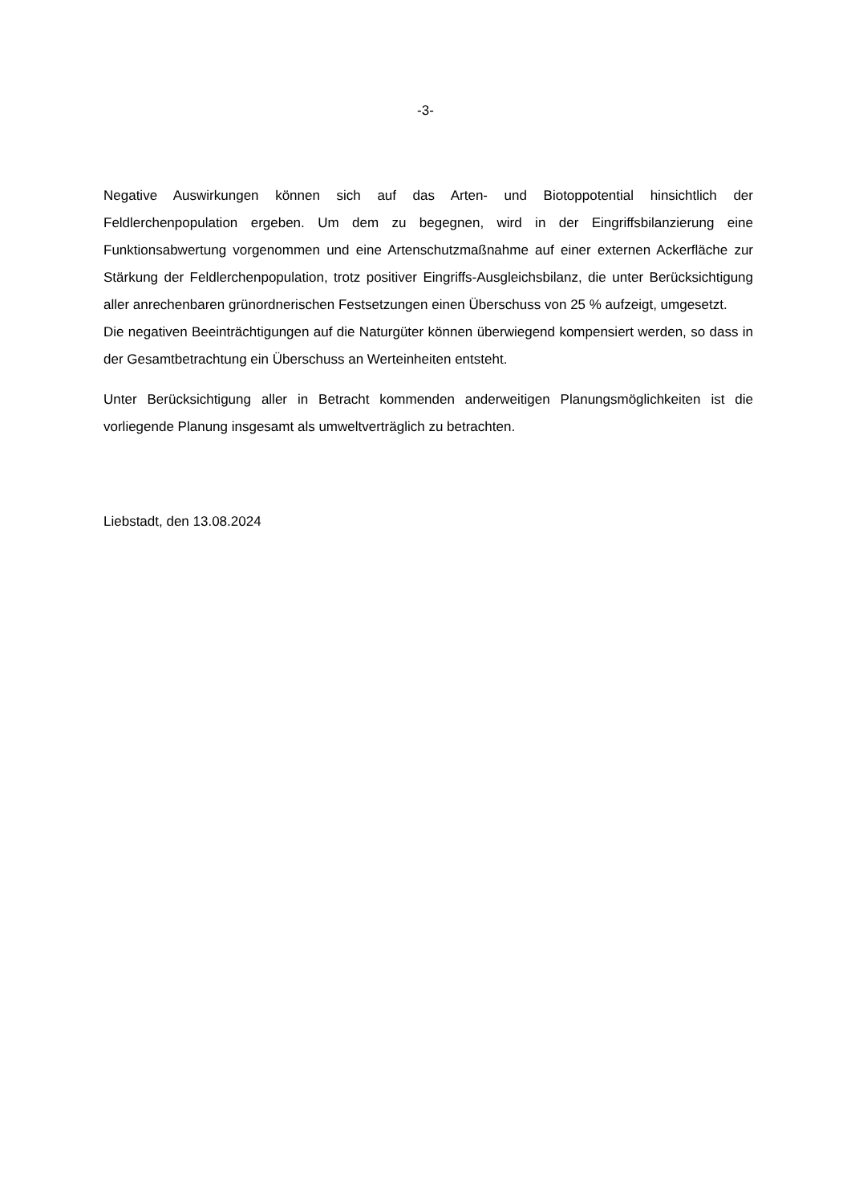-3-
Negative Auswirkungen können sich auf das Arten- und Biotoppotential hinsichtlich der Feldlerchenpopulation ergeben. Um dem zu begegnen, wird in der Eingriffsbilanzierung eine Funktionsabwertung vorgenommen und eine Artenschutzmaßnahme auf einer externen Ackerfläche zur Stärkung der Feldlerchenpopulation, trotz positiver Eingriffs-Ausgleichsbilanz, die unter Berücksichtigung aller anrechenbaren grünordnerischen Festsetzungen einen Überschuss von 25 % aufzeigt, umgesetzt.
Die negativen Beeinträchtigungen auf die Naturgüter können überwiegend kompensiert werden, so dass in der Gesamtbetrachtung ein Überschuss an Werteinheiten entsteht.
Unter Berücksichtigung aller in Betracht kommenden anderweitigen Planungsmöglichkeiten ist die vorliegende Planung insgesamt als umweltverträglich zu betrachten.
Liebstadt, den 13.08.2024